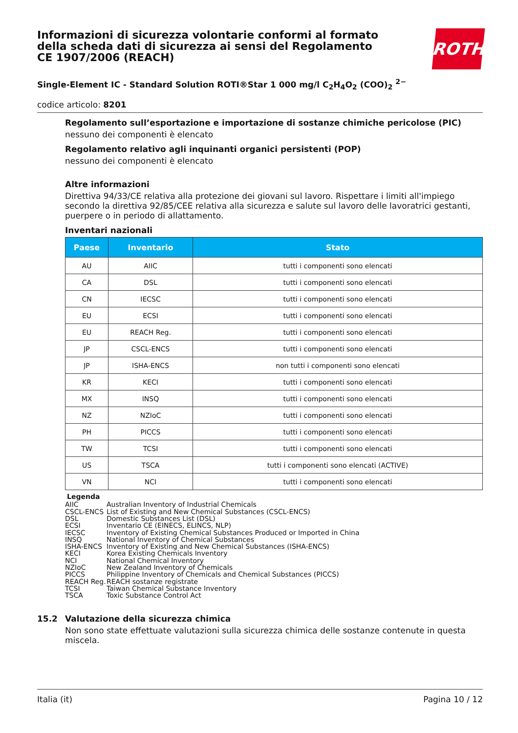Informazioni di sicurezza volontarie conformi al formato della scheda dati di sicurezza ai sensi del Regolamento CE 1907/2006 (REACH)
ROTH
Single-Element IC - Standard Solution ROTI®Star 1 000 mg/l C<sub>2</sub>H<sub>4</sub>O<sub>2</sub> (COO)<sub>2</sub> <sup>2−</sup>
codice articolo: 8201
Regolamento sull’esportazione e importazione di sostanze chimiche pericolose (PIC)
nessuno dei componenti è elencato
Regolamento relativo agli inquinanti organici persistenti (POP)
nessuno dei componenti è elencato
Altre informazioni
Direttiva 94/33/CE relativa alla protezione dei giovani sul lavoro. Rispettare i limiti all'impiego secondo la direttiva 92/85/CEE relativa alla sicurezza e salute sul lavoro delle lavoratrici gestanti, puerpere o in periodo di allattamento.
Inventari nazionali
| Paese | Inventario | Stato |
| --- | --- | --- |
| AU | AIIC | tutti i componenti sono elencati |
| CA | DSL | tutti i componenti sono elencati |
| CN | IECSC | tutti i componenti sono elencati |
| EU | ECSI | tutti i componenti sono elencati |
| EU | REACH Reg. | tutti i componenti sono elencati |
| JP | CSCL-ENCS | tutti i componenti sono elencati |
| JP | ISHA-ENCS | non tutti i componenti sono elencati |
| KR | KECI | tutti i componenti sono elencati |
| MX | INSQ | tutti i componenti sono elencati |
| NZ | NZIoC | tutti i componenti sono elencati |
| PH | PICCS | tutti i componenti sono elencati |
| TW | TCSI | tutti i componenti sono elencati |
| US | TSCA | tutti i componenti sono elencati (ACTIVE) |
| VN | NCI | tutti i componenti sono elencati |
Legenda
AIIC Australian Inventory of Industrial Chemicals
CSCL-ENCS List of Existing and New Chemical Substances (CSCL-ENCS)
DSL Domestic Substances List (DSL)
ECSI Inventario CE (EINECS, ELINCS, NLP)
IECSC Inventory of Existing Chemical Substances Produced or Imported in China
INSQ National Inventory of Chemical Substances
ISHA-ENCS Inventory of Existing and New Chemical Substances (ISHA-ENCS)
KECI Korea Existing Chemicals Inventory
NCI National Chemical Inventory
NZIoC New Zealand Inventory of Chemicals
PICCS Philippine Inventory of Chemicals and Chemical Substances (PICCS)
REACH Reg. REACH sostanze registrate
TCSI Taiwan Chemical Substance Inventory
TSCA Toxic Substance Control Act
15.2 Valutazione della sicurezza chimica
Non sono state effettuate valutazioni sulla sicurezza chimica delle sostanze contenute in questa miscela.
Italia (it) Pagina 10 / 12